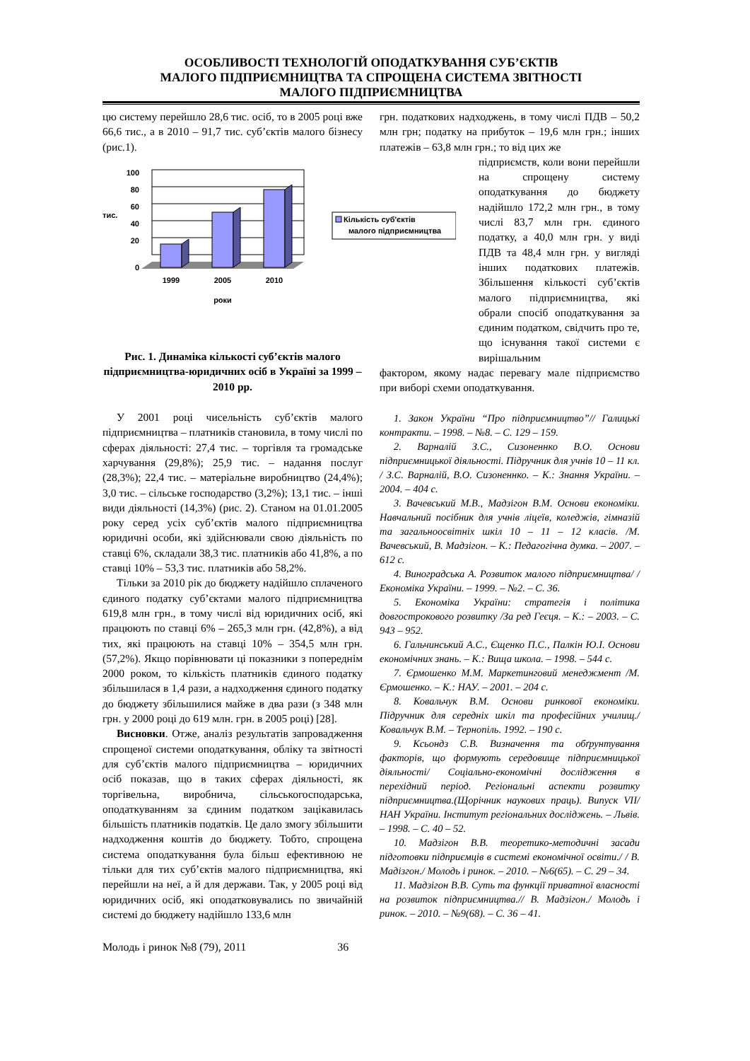ОСОБЛИВОСТІ ТЕХНОЛОГІЙ ОПОДАТКУВАННЯ СУБ’ЄКТІВ
МАЛОГО ПІДПРИЄМНИЦТВА ТА СПРОЩЕНА СИСТЕМА ЗВІТНОСТІ
МАЛОГО ПІДПРИЄМНИЦТВА
цю систему перейшло 28,6 тис. осіб, то в 2005 році вже 66,6 тис., а в 2010 – 91,7 тис. суб’єктів малого бізнесу (рис.1).
100
80
60
40
20
0
тис.
1999
2005
2010
роки
Кількість суб'єктів
малого підприємництва
Рис. 1. Динаміка кількості суб’єктів малого підприємництва-юридичних осіб в Україні за 1999 – 2010 рр.
У 2001 році чисельність суб’єктів малого підприємництва – платників становила, в тому числі по сферах діяльності: 27,4 тис. – торгівля та громадське харчування (29,8%); 25,9 тис. – надання послуг (28,3%); 22,4 тис. – матеріальне виробництво (24,4%); 3,0 тис. – сільське господарство (3,2%); 13,1 тис. – інші види діяльності (14,3%) (рис. 2). Станом на 01.01.2005 року серед усіх суб’єктів малого підприємництва юридичні особи, які здійснювали свою діяльність по ставці 6%, складали 38,3 тис. платників або 41,8%, а по ставці 10% – 53,3 тис. платників або 58,2%.
Тільки за 2010 рік до бюджету надійшло сплаченого єдиного податку суб’єктами малого підприємництва 619,8 млн грн., в тому числі від юридичних осіб, які працюють по ставці 6% – 265,3 млн грн. (42,8%), а від тих, які працюють на ставці 10% – 354,5 млн грн. (57,2%). Якщо порівнювати ці показники з попереднім 2000 роком, то кількість платників єдиного податку збільшилася в 1,4 рази, а надходження єдиного податку до бюджету збільшилися майже в два рази (з 348 млн грн. у 2000 році до 619 млн. грн. в 2005 році) [28].
Висновки. Отже, аналіз результатів запровадження спрощеної системи оподаткування, обліку та звітності для суб’єктів малого підприємництва – юридичних осіб показав, що в таких сферах діяльності, як торгівельна, виробнича, сільськогосподарська, оподаткуванням за єдиним податком зацікавилась більшість платників податків. Це дало змогу збільшити надходження коштів до бюджету. Тобто, спрощена система оподаткування була більш ефективною не тільки для тих суб’єктів малого підприємництва, які перейшли на неї, а й для держави. Так, у 2005 році від юридичних осіб, які оподатковувались по звичайній системі до бюджету надійшло 133,6 млн
грн. податкових надходжень, в тому числі ПДВ – 50,2 млн грн; податку на прибуток – 19,6 млн грн.; інших платежів – 63,8 млн грн.; то від цих же
підприємств, коли вони перейшли на спрощену систему оподаткування до бюджету надійшло 172,2 млн грн., в тому числі 83,7 млн грн. єдиного податку, а 40,0 млн грн. у виді ПДВ та 48,4 млн грн. у вигляді інших податкових платежів. Збільшення кількості суб’єктів малого підприємництва, які обрали спосіб оподаткування за єдиним податком, свідчить про те, що існування такої системи є вирішальним
фактором, якому надає перевагу мале підприємство при виборі схеми оподаткування.
1. Закон України “Про підприємництво”// Галицькі контракти. – 1998. – №8. – С. 129 – 159.
2. Варналій З.С., Сизоненнко В.О. Основи підприємницької діяльності. Підручник для учнів 10 – 11 кл. / З.С. Варналій, В.О. Сизоненнко. – К.: Знання України. – 2004. – 404 с.
3. Вачевський М.В., Мадзігон В.М. Основи економіки. Навчальний посібник для учнів ліцеїв, коледжів, гімназій та загальноосвітніх шкіл 10 – 11 – 12 класів. /М. Вачевський, В. Мадзігон. – К.: Педагогічна думка. – 2007. – 612 с.
4. Виноградська А. Розвиток малого підприємництва/ / Економіка України. – 1999. – №2. – С. 36.
5. Економіка України: стратегія і політика довгострокового розвитку /За ред Геєця. – К.: – 2003. – С. 943 – 952.
6. Гальчинський А.С., Єщенко П.С., Палкін Ю.І. Основи економічних знань. – К.: Вища школа. – 1998. – 544 с.
7. Єрмошенко М.М. Маркетинговий менеджмент /М. Єрмошенко. – К.: НАУ. – 2001. – 204 с.
8. Ковальчук В.М. Основи ринкової економіки. Підручник для середніх шкіл та професійних училищ./ Ковальчук В.М. – Тернопіль. 1992. – 190 с.
9. Ксьондз С.В. Визначення та обґрунтування факторів, що формують середовище підприємницької діяльності/ Соціально-економічні дослідження в перехідний період. Регіональні аспекти розвитку підприємництва.(Щорічник наукових праць). Випуск VII/НАН України. Інститут регіональних досліджень. – Львів. – 1998. – С. 40 – 52.
10. Мадзігон В.В. теоретико-методичні засади підготовки підприємців в системі економічної освіти./ / В. Мадізгон./ Молодь і ринок. – 2010. – №6(65). – С. 29 – 34.
11. Мадзігон В.В. Суть та функції приватної власності на розвиток підприємництва.// В. Мадзігон./ Молодь і ринок. – 2010. – №9(68). – С. 36 – 41.
Молодь і ринок №8 (79), 2011 36